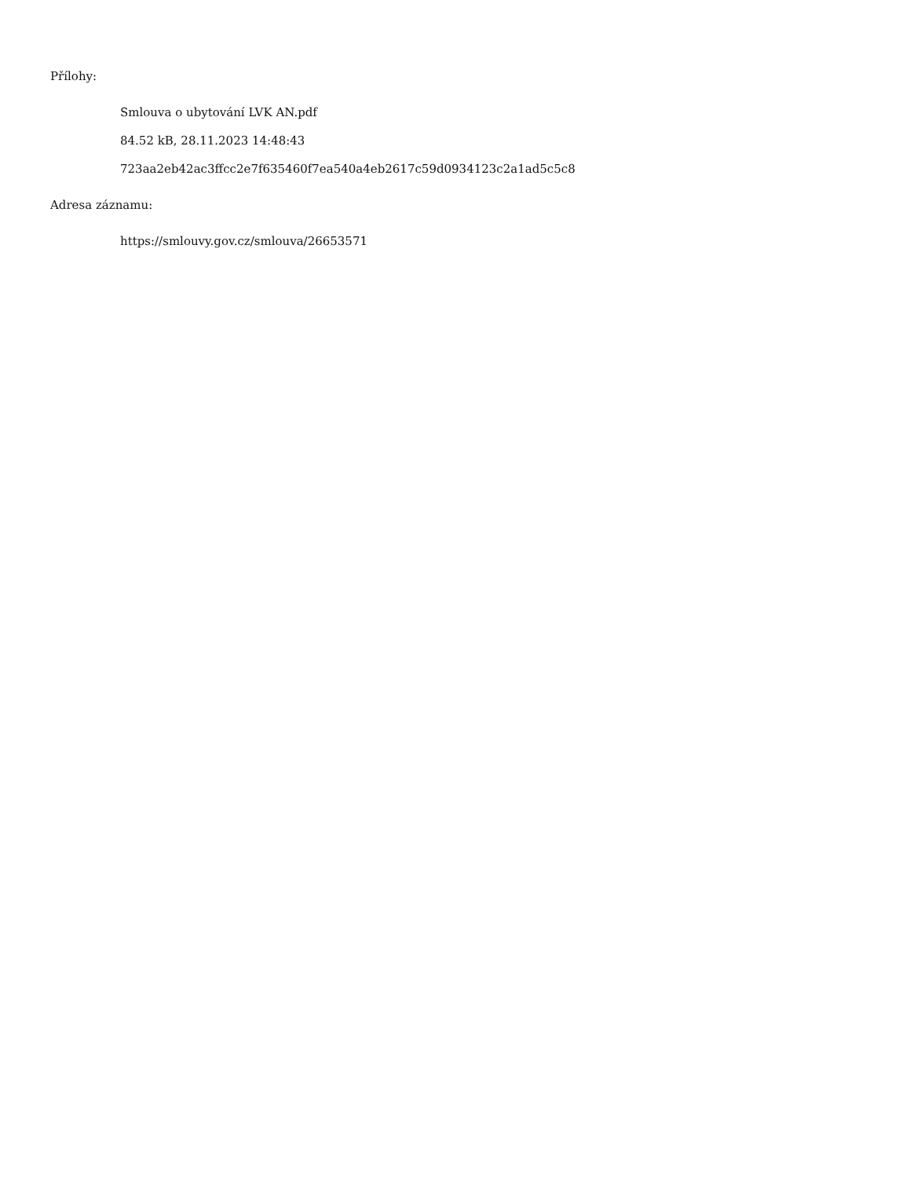Přílohy:
Smlouva o ubytování LVK AN.pdf
84.52 kB, 28.11.2023 14:48:43
723aa2eb42ac3ffcc2e7f635460f7ea540a4eb2617c59d0934123c2a1ad5c5c8
Adresa záznamu:
https://smlouvy.gov.cz/smlouva/26653571